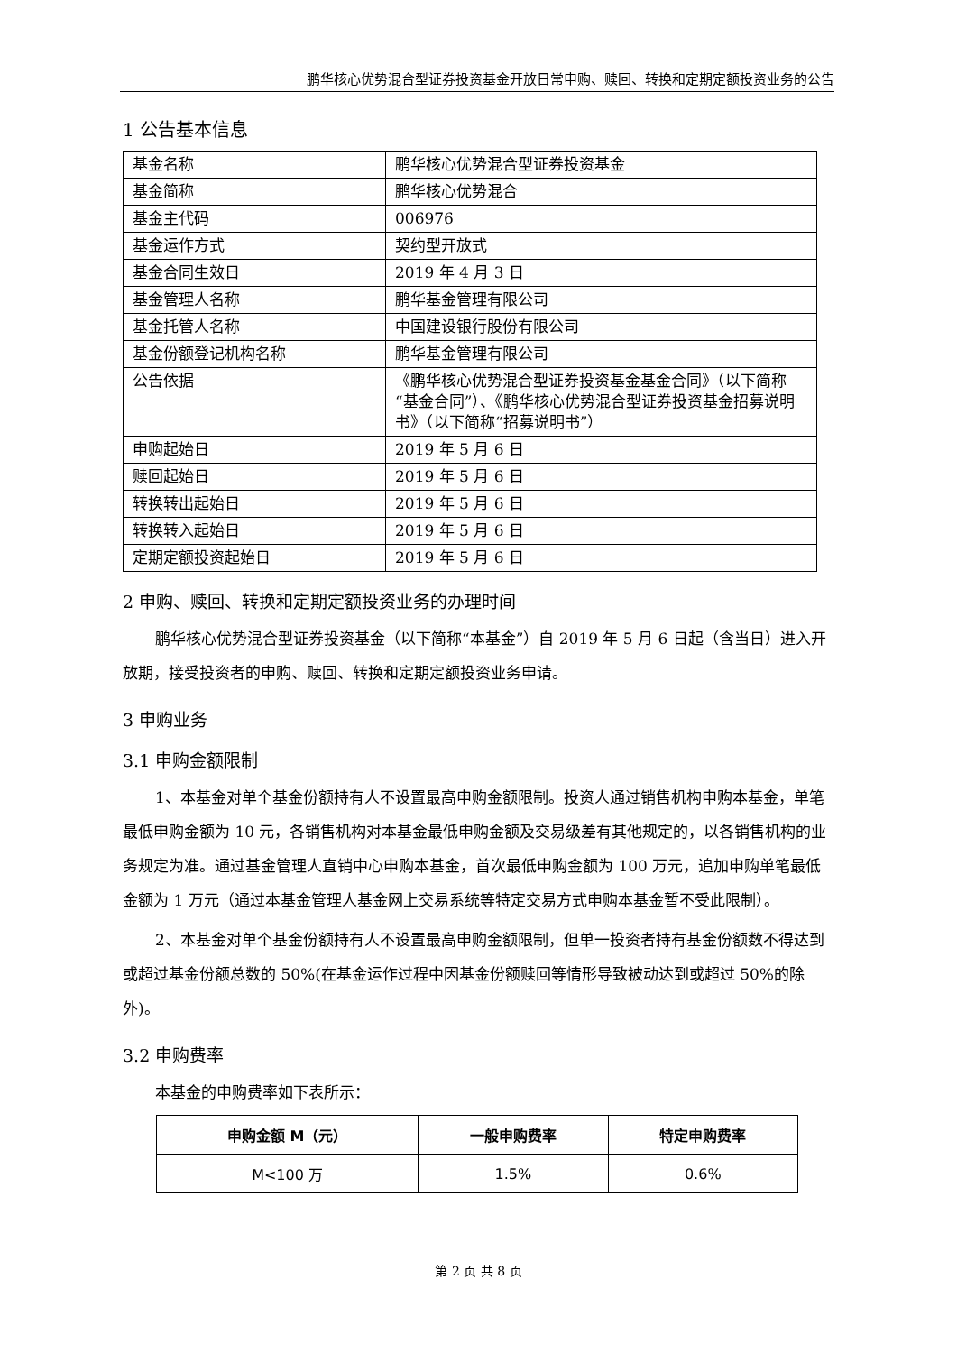鹏华核心优势混合型证券投资基金开放日常申购、赎回、转换和定期定额投资业务的公告
1 公告基本信息
| 基金名称 | 鹏华核心优势混合型证券投资基金 |
| 基金简称 | 鹏华核心优势混合 |
| 基金主代码 | 006976 |
| 基金运作方式 | 契约型开放式 |
| 基金合同生效日 | 2019 年 4 月 3 日 |
| 基金管理人名称 | 鹏华基金管理有限公司 |
| 基金托管人名称 | 中国建设银行股份有限公司 |
| 基金份额登记机构名称 | 鹏华基金管理有限公司 |
| 公告依据 | 《鹏华核心优势混合型证券投资基金基金合同》（以下简称“基金合同”）、《鹏华核心优势混合型证券投资基金招募说明书》（以下简称“招募说明书”） |
| 申购起始日 | 2019 年 5 月 6 日 |
| 赎回起始日 | 2019 年 5 月 6 日 |
| 转换转出起始日 | 2019 年 5 月 6 日 |
| 转换转入起始日 | 2019 年 5 月 6 日 |
| 定期定额投资起始日 | 2019 年 5 月 6 日 |
2 申购、赎回、转换和定期定额投资业务的办理时间
鹏华核心优势混合型证券投资基金（以下简称“本基金”）自 2019 年 5 月 6 日起（含当日）进入开放期，接受投资者的申购、赎回、转换和定期定额投资业务申请。
3 申购业务
3.1 申购金额限制
1、本基金对单个基金份额持有人不设置最高申购金额限制。投资人通过销售机构申购本基金，单笔最低申购金额为 10 元，各销售机构对本基金最低申购金额及交易级差有其他规定的，以各销售机构的业务规定为准。通过基金管理人直销中心申购本基金，首次最低申购金额为 100 万元，追加申购单笔最低金额为 1 万元（通过本基金管理人基金网上交易系统等特定交易方式申购本基金暂不受此限制）。
2、本基金对单个基金份额持有人不设置最高申购金额限制，但单一投资者持有基金份额数不得达到或超过基金份额总数的 50%(在基金运作过程中因基金份额赎回等情形导致被动达到或超过 50%的除外)。
3.2 申购费率
本基金的申购费率如下表所示：
| 申购金额 M（元） | 一般申购费率 | 特定申购费率 |
| --- | --- | --- |
| M<100 万 | 1.5% | 0.6% |
第 2 页 共 8 页